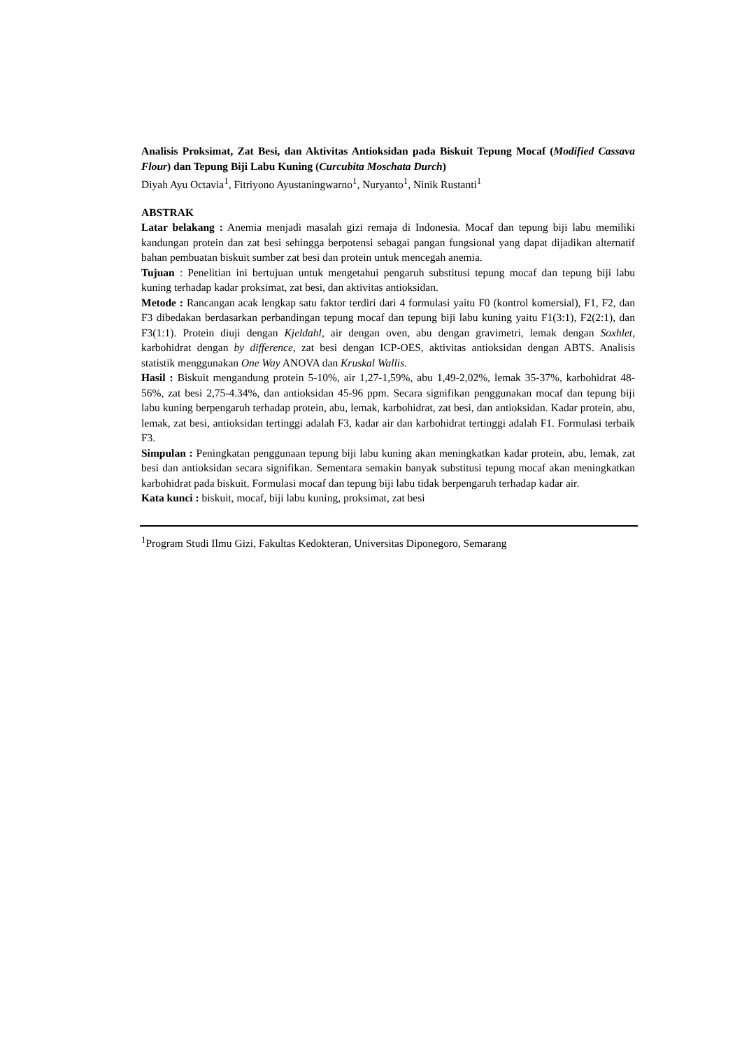Analisis Proksimat, Zat Besi, dan Aktivitas Antioksidan pada Biskuit Tepung Mocaf (Modified Cassava Flour) dan Tepung Biji Labu Kuning (Curcubita Moschata Durch)
Diyah Ayu Octavia<sup>1</sup>, Fitriyono Ayustaningwarno<sup>1</sup>, Nuryanto<sup>1</sup>, Ninik Rustanti<sup>1</sup>
ABSTRAK
Latar belakang : Anemia menjadi masalah gizi remaja di Indonesia. Mocaf dan tepung biji labu memiliki kandungan protein dan zat besi sehingga berpotensi sebagai pangan fungsional yang dapat dijadikan alternatif bahan pembuatan biskuit sumber zat besi dan protein untuk mencegah anemia.
Tujuan : Penelitian ini bertujuan untuk mengetahui pengaruh substitusi tepung mocaf dan tepung biji labu kuning terhadap kadar proksimat, zat besi, dan aktivitas antioksidan.
Metode : Rancangan acak lengkap satu faktor terdiri dari 4 formulasi yaitu F0 (kontrol komersial), F1, F2, dan F3 dibedakan berdasarkan perbandingan tepung mocaf dan tepung biji labu kuning yaitu F1(3:1), F2(2:1), dan F3(1:1). Protein diuji dengan Kjeldahl, air dengan oven, abu dengan gravimetri, lemak dengan Soxhlet, karbohidrat dengan by difference, zat besi dengan ICP-OES, aktivitas antioksidan dengan ABTS. Analisis statistik menggunakan One Way ANOVA dan Kruskal Wallis.
Hasil : Biskuit mengandung protein 5-10%, air 1,27-1,59%, abu 1,49-2,02%, lemak 35-37%, karbohidrat 48-56%, zat besi 2,75-4.34%, dan antioksidan 45-96 ppm. Secara signifikan penggunakan mocaf dan tepung biji labu kuning berpengaruh terhadap protein, abu, lemak, karbohidrat, zat besi, dan antioksidan. Kadar protein, abu, lemak, zat besi, antioksidan tertinggi adalah F3, kadar air dan karbohidrat tertinggi adalah F1. Formulasi terbaik F3.
Simpulan : Peningkatan penggunaan tepung biji labu kuning akan meningkatkan kadar protein, abu, lemak, zat besi dan antioksidan secara signifikan. Sementara semakin banyak substitusi tepung mocaf akan meningkatkan karbohidrat pada biskuit. Formulasi mocaf dan tepung biji labu tidak berpengaruh terhadap kadar air.
Kata kunci : biskuit, mocaf, biji labu kuning, proksimat, zat besi
<sup>1</sup> Program Studi Ilmu Gizi, Fakultas Kedokteran, Universitas Diponegoro, Semarang